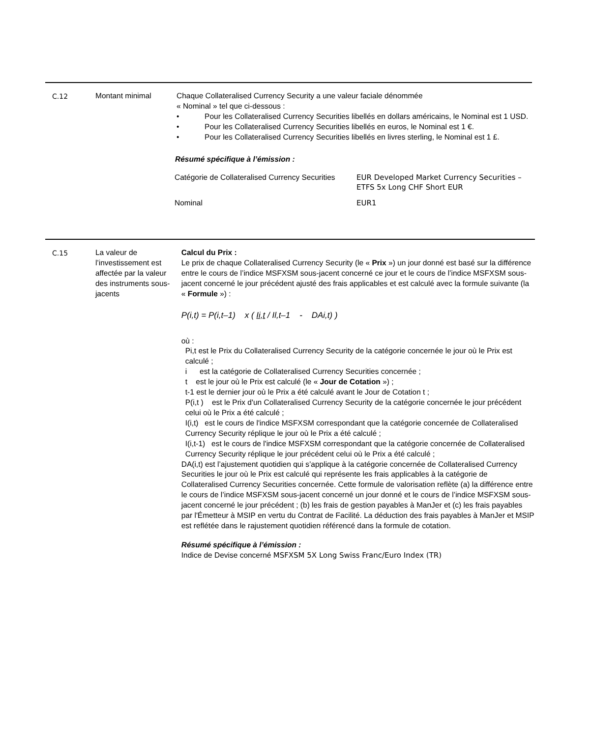C.12 Montant minimal Chaque Collateralised Currency Security a une valeur faciale dénommée
« Nominal » tel que ci-dessous :
• Pour les Collateralised Currency Securities libellés en dollars américains, le Nominal est 1 USD.
• Pour les Collateralised Currency Securities libellés en euros, le Nominal est 1 €.
• Pour les Collateralised Currency Securities libellés en livres sterling, le Nominal est 1 £.
Résumé spécifique à l’émission :
| Catégorie de Collateralised Currency Securities | EUR Developed Market Currency Securities – ETFS 5x Long CHF Short EUR |
| Nominal | EUR1 |
C.15 La valeur de l’investissement est affectée par la valeur des instruments sous- jacents
Calcul du Prix :
Le prix de chaque Collateralised Currency Security (le « Prix ») un jour donné est basé sur la différence entre le cours de l’indice MSFXSM sous-jacent concerné ce jour et le cours de l’indice MSFXSM sous-jacent concerné le jour précédent ajusté des frais applicables et est calculé avec la formule suivante (la « Formule ») :
P(i,t) = P(i,t–1) x ( Ii,t / Il,t–1 - DAi,t) )
où :
Pi,t est le Prix du Collateralised Currency Security de la catégorie concernée le jour où le Prix est calculé ;
i est la catégorie de Collateralised Currency Securities concernée ;
t est le jour où le Prix est calculé (le « Jour de Cotation ») ;
t-1 est le dernier jour où le Prix a été calculé avant le Jour de Cotation t ;
P(i,t ) est le Prix d'un Collateralised Currency Security de la catégorie concernée le jour précédent celui où le Prix a été calculé ;
I(i,t) est le cours de l'indice MSFXSM correspondant que la catégorie concernée de Collateralised Currency Security réplique le jour où le Prix a été calculé ;
I(i,t-1) est le cours de l'indice MSFXSM correspondant que la catégorie concernée de Collateralised Currency Security réplique le jour précédent celui où le Prix a été calculé ;
DA(i,t) est l’ajustement quotidien qui s’applique à la catégorie concernée de Collateralised Currency Securities le jour où le Prix est calculé qui représente les frais applicables à la catégorie de Collateralised Currency Securities concernée. Cette formule de valorisation reflète (a) la différence entre le cours de l’indice MSFXSM sous-jacent concerné un jour donné et le cours de l’indice MSFXSM sous-jacent concerné le jour précédent ; (b) les frais de gestion payables à ManJer et (c) les frais payables par l'Émetteur à MSIP en vertu du Contrat de Facilité. La déduction des frais payables à ManJer et MSIP est reflétée dans le rajustement quotidien référencé dans la formule de cotation.
Résumé spécifique à l’émission :
Indice de Devise concerné MSFXSM 5X Long Swiss Franc/Euro Index (TR)